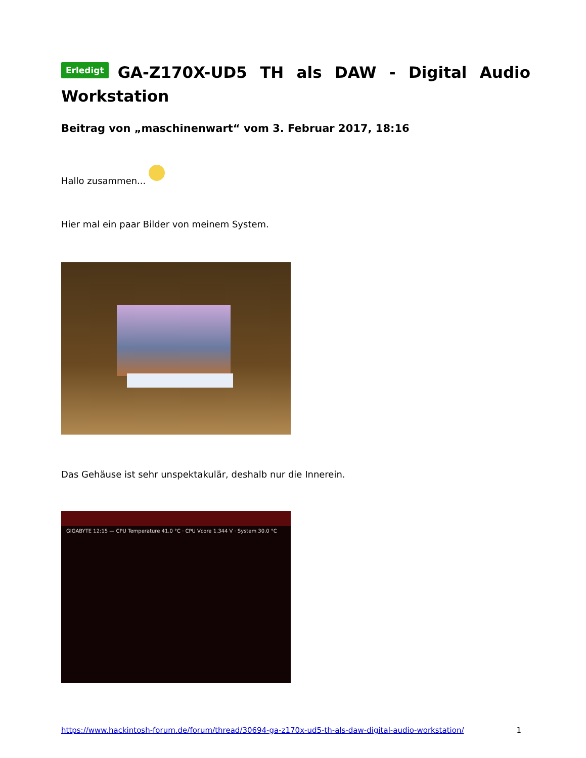Erledigt GA-Z170X-UD5 TH als DAW - Digital Audio Workstation
Beitrag von „maschinenwart“ vom 3. Februar 2017, 18:16
Hallo zusammen...
Hier mal ein paar Bilder von meinem System.
Das Gehäuse ist sehr unspektakulär, deshalb nur die Innerein.
GIGABYTE 12:15 — CPU Temperature 41.0 °C · CPU Vcore 1.344 V · System 30.0 °C
https://www.hackintosh-forum.de/forum/thread/30694-ga-z170x-ud5-th-als-daw-digital-audio-workstation/ 1